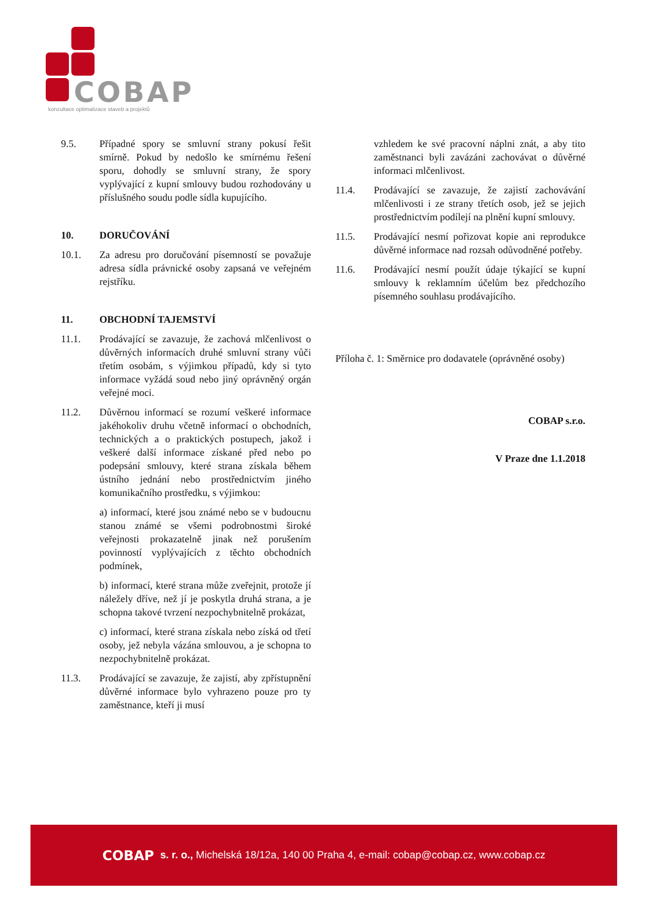COBAP
konzultace optimalizace staveb a projektů
9.5. Případné spory se smluvní strany pokusí řešit smírně. Pokud by nedošlo ke smírnému řešení sporu, dohodly se smluvní strany, že spory vyplývající z kupní smlouvy budou rozhodovány u příslušného soudu podle sídla kupujícího.
10. DORUČOVÁNÍ
10.1. Za adresu pro doručování písemností se považuje adresa sídla právnické osoby zapsaná ve veřejném rejstříku.
11. OBCHODNÍ TAJEMSTVÍ
11.1. Prodávající se zavazuje, že zachová mlčenlivost o důvěrných informacích druhé smluvní strany vůči třetím osobám, s výjimkou případů, kdy si tyto informace vyžádá soud nebo jiný oprávněný orgán veřejné moci.
11.2. Důvěrnou informací se rozumí veškeré informace jakéhokoliv druhu včetně informací o obchodních, technických a o praktických postupech, jakož i veškeré další informace získané před nebo po podepsání smlouvy, které strana získala během ústního jednání nebo prostřednictvím jiného komunikačního prostředku, s výjimkou:
a) informací, které jsou známé nebo se v budoucnu stanou známé se všemi podrobnostmi široké veřejnosti prokazatelně jinak než porušením povinností vyplývajících z těchto obchodních podmínek,
b) informací, které strana může zveřejnit, protože jí náležely dříve, než jí je poskytla druhá strana, a je schopna takové tvrzení nezpochybnitelně prokázat,
c) informací, které strana získala nebo získá od třetí osoby, jež nebyla vázána smlouvou, a je schopna to nezpochybnitelně prokázat.
11.3. Prodávající se zavazuje, že zajistí, aby zpřístupnění důvěrné informace bylo vyhrazeno pouze pro ty zaměstnance, kteří ji musí
vzhledem ke své pracovní náplni znát, a aby tito zaměstnanci byli zavázáni zachovávat o důvěrné informaci mlčenlivost.
11.4. Prodávající se zavazuje, že zajistí zachovávání mlčenlivosti i ze strany třetích osob, jež se jejich prostřednictvím podílejí na plnění kupní smlouvy.
11.5. Prodávající nesmí pořizovat kopie ani reprodukce důvěrné informace nad rozsah odůvodněné potřeby.
11.6. Prodávající nesmí použít údaje týkající se kupní smlouvy k reklamním účelům bez předchozího písemného souhlasu prodávajícího.
Příloha č. 1: Směrnice pro dodavatele (oprávněné osoby)
COBAP s.r.o.
V Praze dne 1.1.2018
COBAP s. r. o., Michelská 18/12a, 140 00 Praha 4, e-mail: cobap@cobap.cz, www.cobap.cz